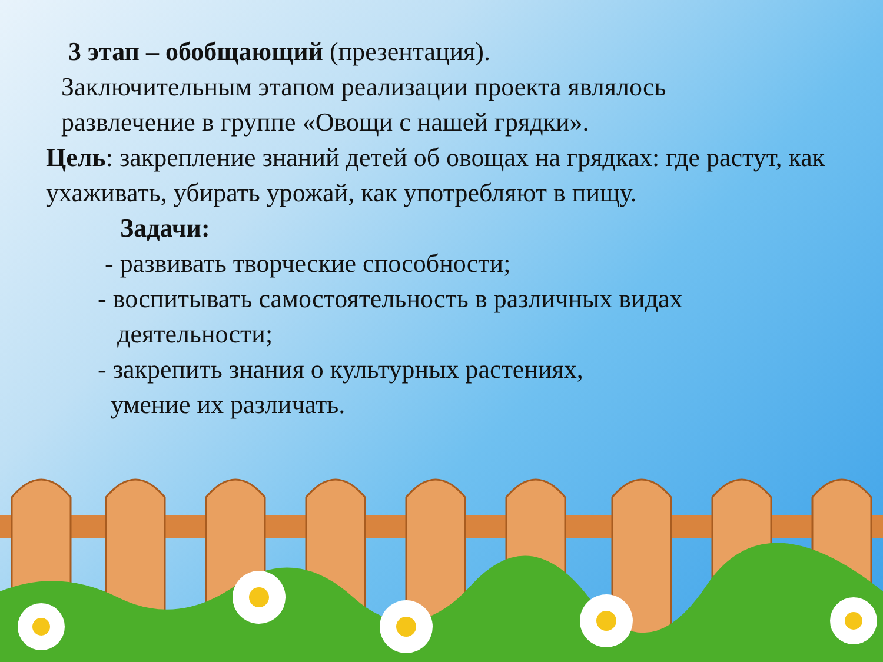3 этап – обобщающий (презентация).
Заключительным этапом реализации проекта являлось
развлечение в группе «Овощи с нашей грядки».
Цель: закрепление знаний детей об овощах на грядках: где растут, как ухаживать, убирать урожай, как употребляют в пищу.
Задачи:
- развивать творческие способности;
- воспитывать самостоятельность в различных видах
деятельности;
- закрепить знания о культурных растениях,
умение их различать.